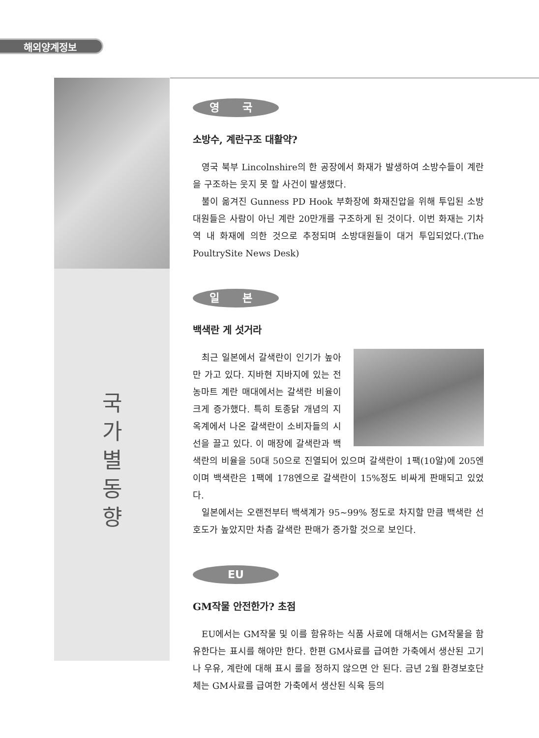해외양계정보
국
가
별
동
향
영 국
소방수, 계란구조 대활약?
영국 북부 Lincolnshire의 한 공장에서 화재가 발생하여 소방수들이 계란을 구조하는 웃지 못 할 사건이 발생했다.
불이 옮겨진 Gunness PD Hook 부화장에 화재진압을 위해 투입된 소방대원들은 사람이 아닌 계란 20만개를 구조하게 된 것이다. 이번 화재는 기차역 내 화재에 의한 것으로 추정되며 소방대원들이 대거 투입되었다.(The PoultrySite News Desk)
일 본
백색란 게 섯거라
최근 일본에서 갈색란이 인기가 높아만 가고 있다. 지바현 지바지에 있는 전농마트 계란 매대에서는 갈색란 비율이 크게 증가했다. 특히 토종닭 개념의 지옥계에서 나온 갈색란이 소비자들의 시선을 끌고 있다. 이 매장에 갈색란과 백색란의 비율을 50대 50으로 진열되어 있으며 갈색란이 1팩(10알)에 205엔이며 백색란은 1팩에 178엔으로 갈색란이 15%정도 비싸게 판매되고 있었다.
일본에서는 오랜전부터 백색계가 95~99% 정도로 차지할 만큼 백색란 선호도가 높았지만 차츰 갈색란 판매가 증가할 것으로 보인다.
EU
GM작물 안전한가? 초점
EU에서는 GM작물 및 이를 함유하는 식품 사료에 대해서는 GM작물을 함유한다는 표시를 해야만 한다. 한편 GM사료를 급여한 가축에서 생산된 고기나 우유, 계란에 대해 표시 룰을 정하지 않으면 안 된다. 금년 2월 환경보호단체는 GM사료를 급여한 가축에서 생산된 식육 등의